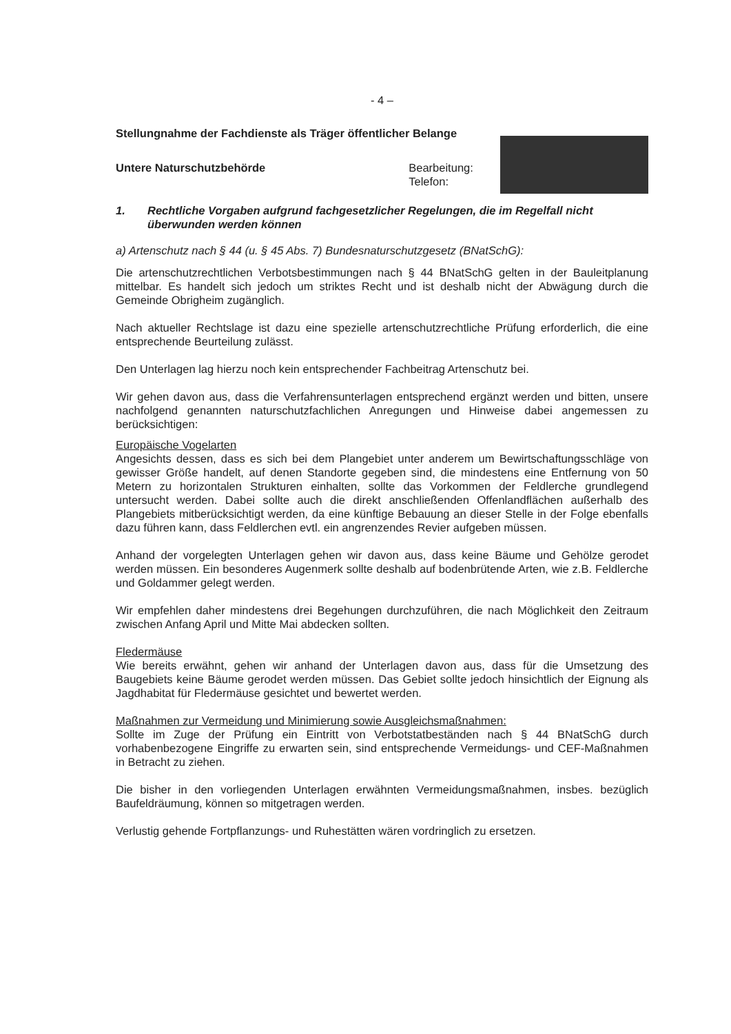- 4 –
Stellungnahme der Fachdienste als Träger öffentlicher Belange
Untere Naturschutzbehörde Bearbeitung:
Telefon:
1. Rechtliche Vorgaben aufgrund fachgesetzlicher Regelungen, die im Regelfall nicht überwunden werden können
a) Artenschutz nach § 44 (u. § 45 Abs. 7) Bundesnaturschutzgesetz (BNatSchG):
Die artenschutzrechtlichen Verbotsbestimmungen nach § 44 BNatSchG gelten in der Bauleitplanung mittelbar. Es handelt sich jedoch um striktes Recht und ist deshalb nicht der Abwägung durch die Gemeinde Obrigheim zugänglich.
Nach aktueller Rechtslage ist dazu eine spezielle artenschutzrechtliche Prüfung erforderlich, die eine entsprechende Beurteilung zulässt.
Den Unterlagen lag hierzu noch kein entsprechender Fachbeitrag Artenschutz bei.
Wir gehen davon aus, dass die Verfahrensunterlagen entsprechend ergänzt werden und bitten, unsere nachfolgend genannten naturschutzfachlichen Anregungen und Hinweise dabei angemessen zu berücksichtigen:
Europäische Vogelarten
Angesichts dessen, dass es sich bei dem Plangebiet unter anderem um Bewirtschaftungsschläge von gewisser Größe handelt, auf denen Standorte gegeben sind, die mindestens eine Entfernung von 50 Metern zu horizontalen Strukturen einhalten, sollte das Vorkommen der Feldlerche grundlegend untersucht werden. Dabei sollte auch die direkt anschließenden Offenlandflächen außerhalb des Plangebiets mitberücksichtigt werden, da eine künftige Bebauung an dieser Stelle in der Folge ebenfalls dazu führen kann, dass Feldlerchen evtl. ein angrenzendes Revier aufgeben müssen.
Anhand der vorgelegten Unterlagen gehen wir davon aus, dass keine Bäume und Gehölze gerodet werden müssen. Ein besonderes Augenmerk sollte deshalb auf bodenbrütende Arten, wie z.B. Feldlerche und Goldammer gelegt werden.
Wir empfehlen daher mindestens drei Begehungen durchzuführen, die nach Möglichkeit den Zeitraum zwischen Anfang April und Mitte Mai abdecken sollten.
Fledermäuse
Wie bereits erwähnt, gehen wir anhand der Unterlagen davon aus, dass für die Umsetzung des Baugebiets keine Bäume gerodet werden müssen. Das Gebiet sollte jedoch hinsichtlich der Eignung als Jagdhabitat für Fledermäuse gesichtet und bewertet werden.
Maßnahmen zur Vermeidung und Minimierung sowie Ausgleichsmaßnahmen:
Sollte im Zuge der Prüfung ein Eintritt von Verbotstatbeständen nach § 44 BNatSchG durch vorhabenbezogene Eingriffe zu erwarten sein, sind entsprechende Vermeidungs- und CEF-Maßnahmen in Betracht zu ziehen.
Die bisher in den vorliegenden Unterlagen erwähnten Vermeidungsmaßnahmen, insbes. bezüglich Baufeldräumung, können so mitgetragen werden.
Verlustig gehende Fortpflanzungs- und Ruhestätten wären vordringlich zu ersetzen.